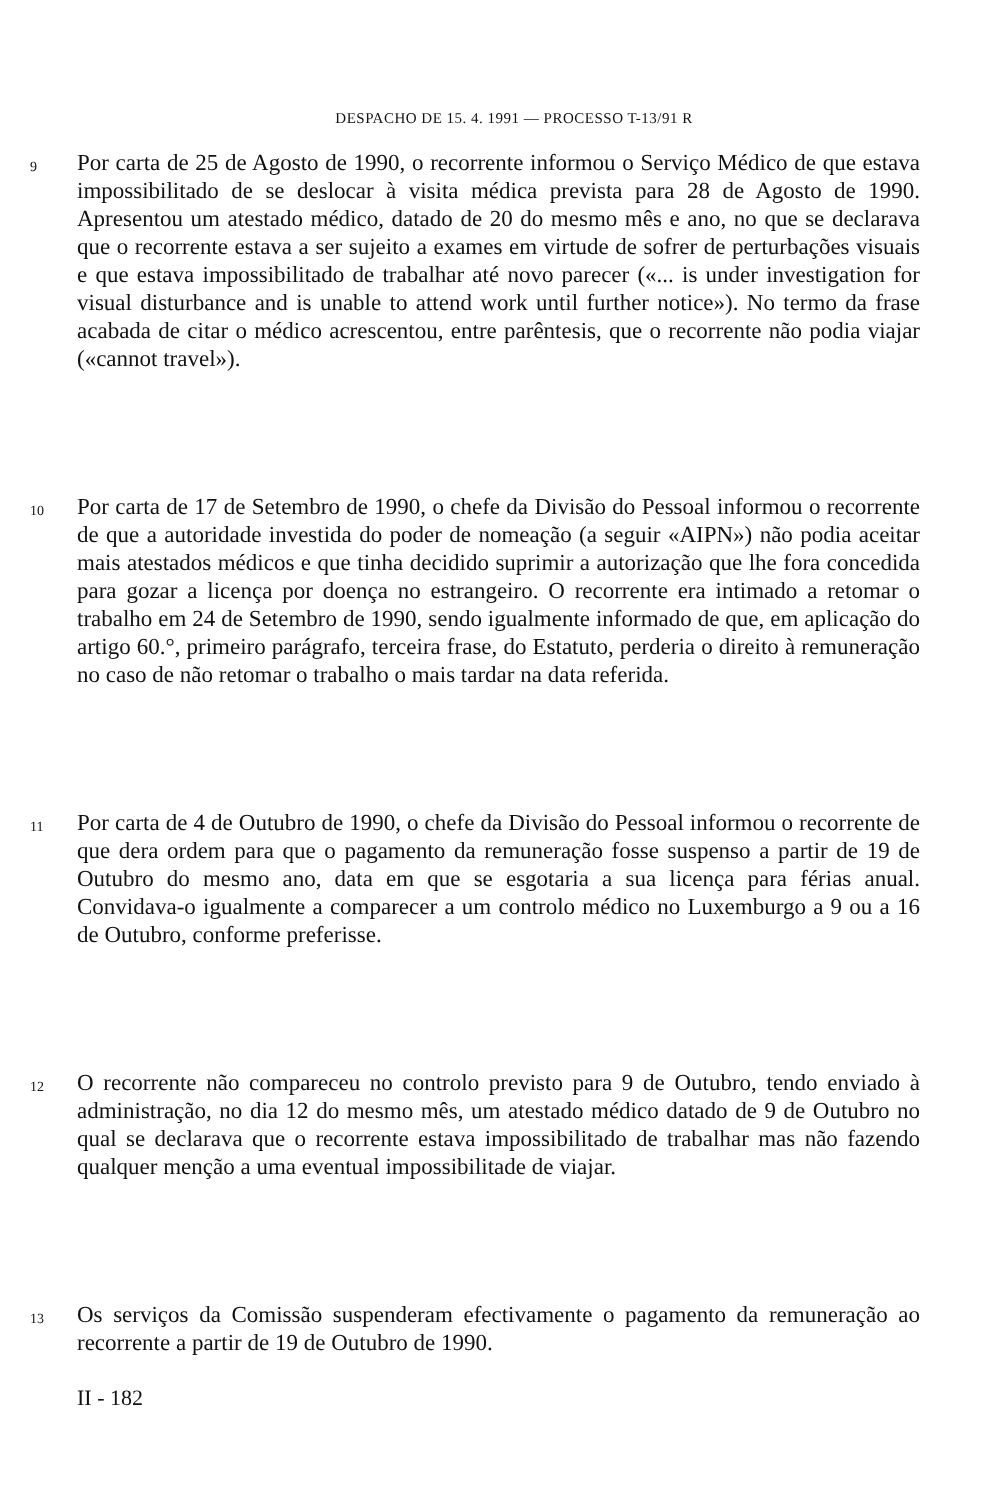DESPACHO DE 15. 4. 1991 — PROCESSO T-13/91 R
9
Por carta de 25 de Agosto de 1990, o recorrente informou o Serviço Médico de que estava impossibilitado de se deslocar à visita médica prevista para 28 de Agosto de 1990. Apresentou um atestado médico, datado de 20 do mesmo mês e ano, no que se declarava que o recorrente estava a ser sujeito a exames em virtude de sofrer de perturbações visuais e que estava impossibilitado de trabalhar até novo parecer («... is under investigation for visual disturbance and is unable to attend work until further notice»). No termo da frase acabada de citar o médico acrescentou, entre parêntesis, que o recorrente não podia viajar («cannot travel»).
10
Por carta de 17 de Setembro de 1990, o chefe da Divisão do Pessoal informou o recorrente de que a autoridade investida do poder de nomeação (a seguir «AIPN») não podia aceitar mais atestados médicos e que tinha decidido suprimir a autorização que lhe fora concedida para gozar a licença por doença no estrangeiro. O recorrente era intimado a retomar o trabalho em 24 de Setembro de 1990, sendo igualmente informado de que, em aplicação do artigo 60.°, primeiro parágrafo, terceira frase, do Estatuto, perderia o direito à remuneração no caso de não retomar o trabalho o mais tardar na data referida.
11
Por carta de 4 de Outubro de 1990, o chefe da Divisão do Pessoal informou o recorrente de que dera ordem para que o pagamento da remuneração fosse suspenso a partir de 19 de Outubro do mesmo ano, data em que se esgotaria a sua licença para férias anual. Convidava-o igualmente a comparecer a um controlo médico no Luxemburgo a 9 ou a 16 de Outubro, conforme preferisse.
12
O recorrente não compareceu no controlo previsto para 9 de Outubro, tendo enviado à administração, no dia 12 do mesmo mês, um atestado médico datado de 9 de Outubro no qual se declarava que o recorrente estava impossibilitado de trabalhar mas não fazendo qualquer menção a uma eventual impossibilitade de viajar.
13
Os serviços da Comissão suspenderam efectivamente o pagamento da remuneração ao recorrente a partir de 19 de Outubro de 1990.
II - 182